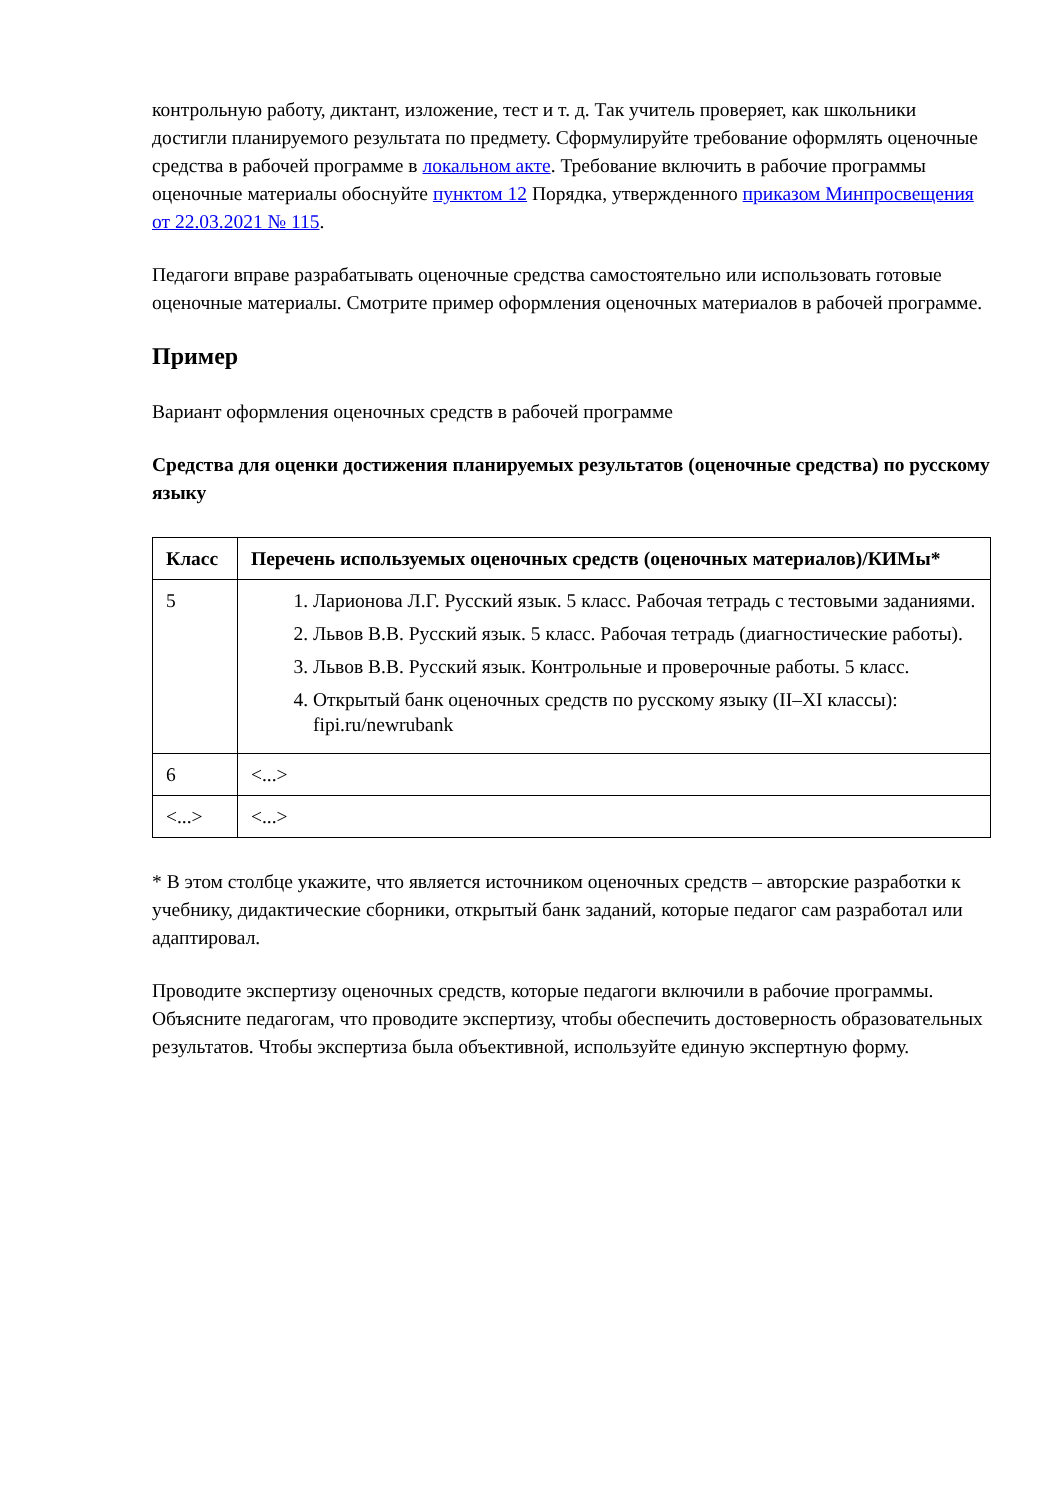контрольную работу, диктант, изложение, тест и т. д. Так учитель проверяет, как школьники достигли планируемого результата по предмету. Сформулируйте требование оформлять оценочные средства в рабочей программе в локальном акте. Требование включить в рабочие программы оценочные материалы обоснуйте пунктом 12 Порядка, утвержденного приказом Минпросвещения от 22.03.2021 № 115.
Педагоги вправе разрабатывать оценочные средства самостоятельно или использовать готовые оценочные материалы. Смотрите пример оформления оценочных материалов в рабочей программе.
Пример
Вариант оформления оценочных средств в рабочей программе
Средства для оценки достижения планируемых результатов (оценочные средства) по русскому языку
| Класс | Перечень используемых оценочных средств (оценочных материалов)/КИМы* |
| --- | --- |
| 5 | 1. Ларионова Л.Г. Русский язык. 5 класс. Рабочая тетрадь с тестовыми заданиями. 2. Львов В.В. Русский язык. 5 класс. Рабочая тетрадь (диагностические работы). 3. Львов В.В. Русский язык. Контрольные и проверочные работы. 5 класс. 4. Открытый банк оценочных средств по русскому языку (II–XI классы): fipi.ru/newrubank |
| 6 | <...> |
| <...> | <...> |
* В этом столбце укажите, что является источником оценочных средств – авторские разработки к учебнику, дидактические сборники, открытый банк заданий, которые педагог сам разработал или адаптировал.
Проводите экспертизу оценочных средств, которые педагоги включили в рабочие программы. Объясните педагогам, что проводите экспертизу, чтобы обеспечить достоверность образовательных результатов. Чтобы экспертиза была объективной, используйте единую экспертную форму.